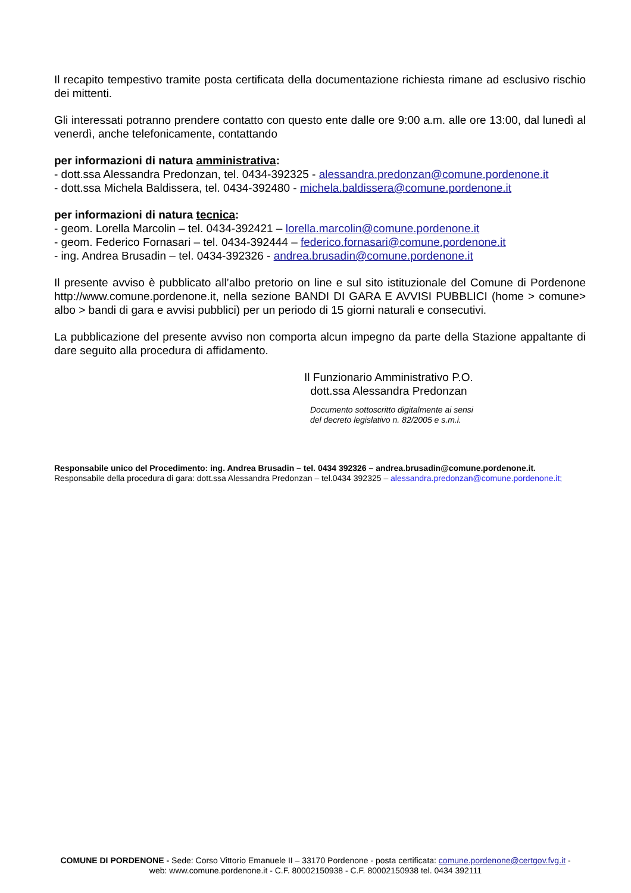Il recapito tempestivo tramite posta certificata della documentazione richiesta rimane ad esclusivo rischio dei mittenti.
Gli interessati potranno prendere contatto con questo ente dalle ore 9:00 a.m. alle ore 13:00, dal lunedì al venerdì, anche telefonicamente, contattando
per informazioni di natura amministrativa:
- dott.ssa Alessandra Predonzan, tel. 0434-392325 - alessandra.predonzan@comune.pordenone.it
- dott.ssa Michela Baldissera, tel. 0434-392480 - michela.baldissera@comune.pordenone.it
per informazioni di natura tecnica:
- geom. Lorella Marcolin – tel. 0434-392421 – lorella.marcolin@comune.pordenone.it
- geom. Federico Fornasari – tel. 0434-392444 – federico.fornasari@comune.pordenone.it
- ing. Andrea Brusadin – tel. 0434-392326 - andrea.brusadin@comune.pordenone.it
Il presente avviso è pubblicato all’albo pretorio on line e sul sito istituzionale del Comune di Pordenone http://www.comune.pordenone.it, nella sezione BANDI DI GARA E AVVISI PUBBLICI (home > comune> albo > bandi di gara e avvisi pubblici) per un periodo di 15 giorni naturali e consecutivi.
La pubblicazione del presente avviso non comporta alcun impegno da parte della Stazione appaltante di dare seguito alla procedura di affidamento.
Il Funzionario Amministrativo P.O.
dott.ssa Alessandra Predonzan
Documento sottoscritto digitalmente ai sensi
del decreto legislativo n. 82/2005 e s.m.i.
Responsabile unico del Procedimento: ing. Andrea Brusadin – tel. 0434 392326 – andrea.brusadin@comune.pordenone.it.
Responsabile della procedura di gara: dott.ssa Alessandra Predonzan – tel.0434 392325 – alessandra.predonzan@comune.pordenone.it;
COMUNE DI PORDENONE - Sede: Corso Vittorio Emanuele II – 33170 Pordenone - posta certificata: comune.pordenone@certgov.fvg.it -
web: www.comune.pordenone.it - C.F. 80002150938 - C.F. 80002150938 tel. 0434 392111